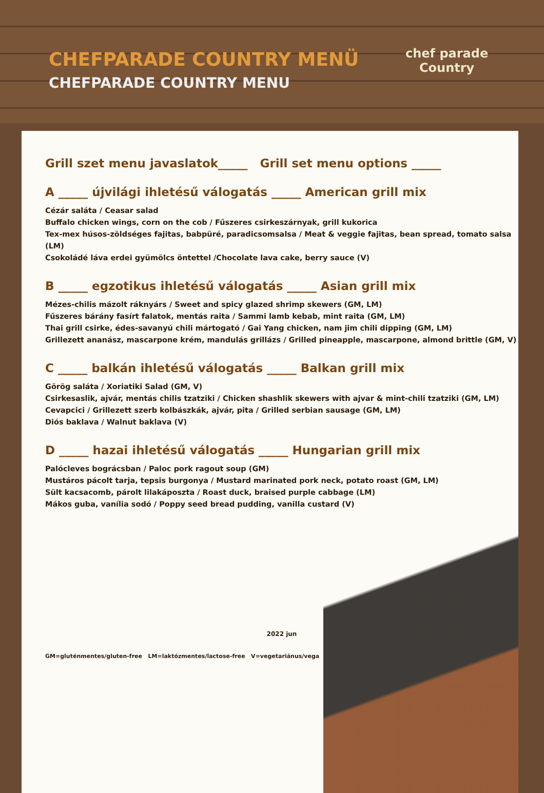CHEFPARADE COUNTRY MENÜ
CHEFPARADE COUNTRY MENU
chef parade
Country
Grill szet menu javaslatok_____ Grill set menu options _____
A _____ újvilági ihletésű válogatás _____ American grill mix
Cézár saláta / Ceasar salad
Buffalo chicken wings, corn on the cob / Fűszeres csirkeszárnyak, grill kukorica
Tex-mex húsos-zöldséges fajitas, babpüré, paradicsomsalsa / Meat & veggie fajitas, bean spread, tomato salsa (LM)
Csokoládé láva erdei gyümölcs öntettel /Chocolate lava cake, berry sauce (V)
B _____ egzotikus ihletésű válogatás _____ Asian grill mix
Mézes-chilis mázolt ráknyárs / Sweet and spicy glazed shrimp skewers (GM, LM)
Fűszeres bárány fasírt falatok, mentás raita / Sammi lamb kebab, mint raita (GM, LM)
Thai grill csirke, édes-savanyú chili mártogató / Gai Yang chicken, nam jim chili dipping (GM, LM)
Grillezett ananász, mascarpone krém, mandulás grillázs / Grilled pineapple, mascarpone, almond brittle (GM, V)
C _____ balkán ihletésű válogatás _____ Balkan grill mix
Görög saláta / Xoriatiki Salad (GM, V)
Csirkesaslik, ajvár, mentás chilis tzatziki / Chicken shashlik skewers with ajvar & mint-chili tzatziki (GM, LM)
Cevapcici / Grillezett szerb kolbászkák, ajvár, pita / Grilled serbian sausage (GM, LM)
Diós baklava / Walnut baklava (V)
D _____ hazai ihletésű válogatás _____ Hungarian grill mix
Palócleves bográcsban / Paloc pork ragout soup (GM)
Mustáros pácolt tarja, tepsis burgonya / Mustard marinated pork neck, potato roast (GM, LM)
Sült kacsacomb, párolt lilakáposzta / Roast duck, braised purple cabbage (LM)
Mákos guba, vanília sodó / Poppy seed bread pudding, vanilla custard (V)
2022 jun
GM=gluténmentes/gluten-free LM=laktózmentes/lactose-free V=vegetariánus/vega